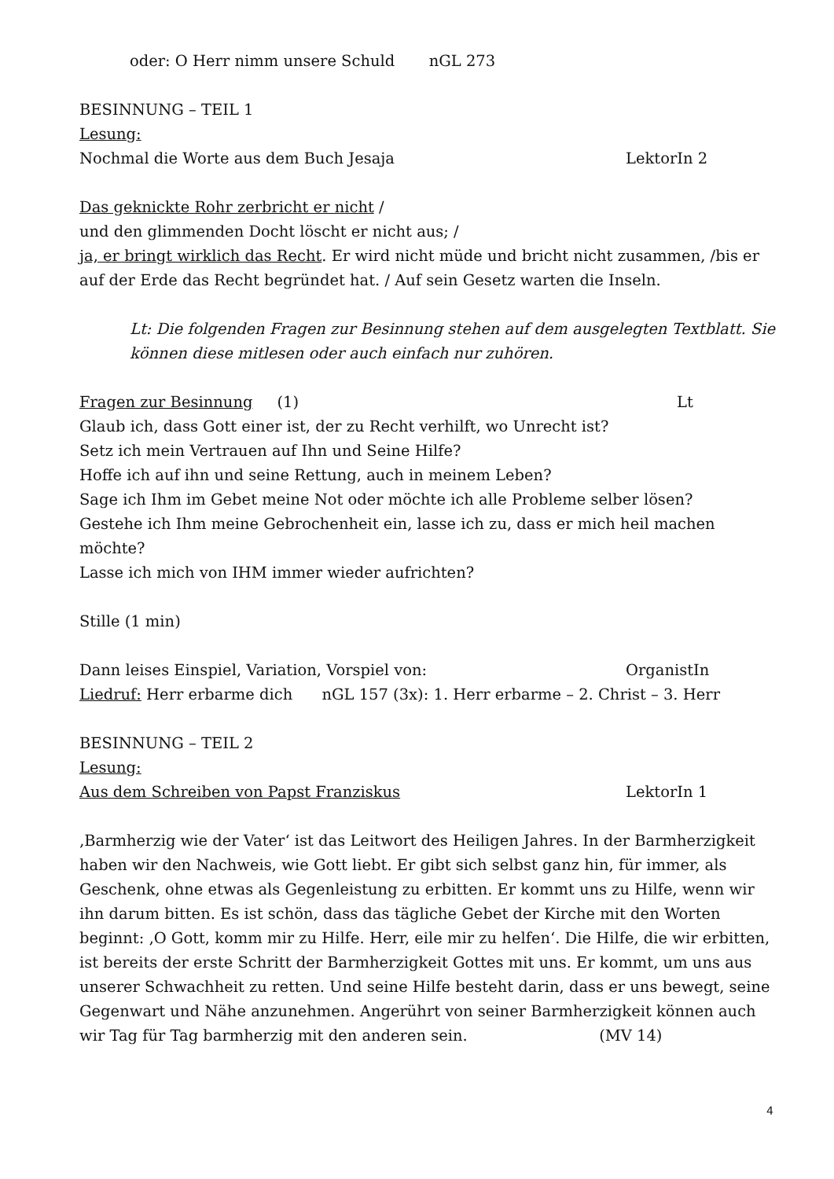oder: O Herr nimm unsere Schuld nGL 273
BESINNUNG – TEIL 1
Lesung:
Nochmal die Worte aus dem Buch Jesaja LektorIn 2
Das geknickte Rohr zerbricht er nicht /
und den glimmenden Docht löscht er nicht aus; /
ja, er bringt wirklich das Recht. Er wird nicht müde und bricht nicht zusammen, /bis er auf der Erde das Recht begründet hat. / Auf sein Gesetz warten die Inseln.
Lt: Die folgenden Fragen zur Besinnung stehen auf dem ausgelegten Textblatt. Sie können diese mitlesen oder auch einfach nur zuhören.
Fragen zur Besinnung (1) Lt
Glaub ich, dass Gott einer ist, der zu Recht verhilft, wo Unrecht ist?
Setz ich mein Vertrauen auf Ihn und Seine Hilfe?
Hoffe ich auf ihn und seine Rettung, auch in meinem Leben?
Sage ich Ihm im Gebet meine Not oder möchte ich alle Probleme selber lösen?
Gestehe ich Ihm meine Gebrochenheit ein, lasse ich zu, dass er mich heil machen möchte?
Lasse ich mich von IHM immer wieder aufrichten?
Stille (1 min)
Dann leises Einspiel, Variation, Vorspiel von: OrganistIn
Liedruf: Herr erbarme dich nGL 157 (3x): 1. Herr erbarme – 2. Christ – 3. Herr
BESINNUNG – TEIL 2
Lesung:
Aus dem Schreiben von Papst Franziskus LektorIn 1
‚Barmherzig wie der Vater‘ ist das Leitwort des Heiligen Jahres. In der Barmherzigkeit haben wir den Nachweis, wie Gott liebt. Er gibt sich selbst ganz hin, für immer, als Geschenk, ohne etwas als Gegenleistung zu erbitten. Er kommt uns zu Hilfe, wenn wir ihn darum bitten. Es ist schön, dass das tägliche Gebet der Kirche mit den Worten beginnt: ‚O Gott, komm mir zu Hilfe. Herr, eile mir zu helfen‘. Die Hilfe, die wir erbitten, ist bereits der erste Schritt der Barmherzigkeit Gottes mit uns. Er kommt, um uns aus unserer Schwachheit zu retten. Und seine Hilfe besteht darin, dass er uns bewegt, seine Gegenwart und Nähe anzunehmen. Angerührt von seiner Barmherzigkeit können auch wir Tag für Tag barmherzig mit den anderen sein. (MV 14)
4